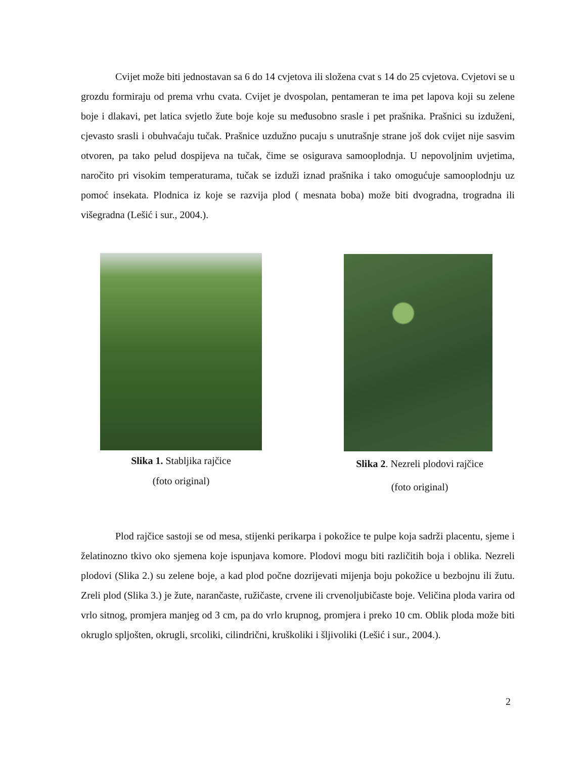Cvijet može biti jednostavan sa 6 do 14 cvjetova ili složena cvat s 14 do 25 cvjetova. Cvjetovi se u grozdu formiraju od prema vrhu cvata. Cvijet je dvospolan, pentameran te ima pet lapova koji su zelene boje i dlakavi, pet latica svjetlo žute boje koje su međusobno srasle i pet prašnika. Prašnici su izduženi, cjevasto srasli i obuhvaćaju tučak. Prašnice uzdužno pucaju s unutrašnje strane još dok cvijet nije sasvim otvoren, pa tako pelud dospijeva na tučak, čime se osigurava samooplodnja. U nepovoljnim uvjetima, naročito pri visokim temperaturama, tučak se izduži iznad prašnika i tako omogućuje samooplodnju uz pomoć insekata. Plodnica iz koje se razvija plod ( mesnata boba) može biti dvogradna, trogradna ili višegradna (Lešić i sur., 2004.).
Slika 1. Stabljika rajčice
(foto original)
Slika 2. Nezreli plodovi rajčice
(foto original)
Plod rajčice sastoji se od mesa, stijenki perikarpa i pokožice te pulpe koja sadrži placentu, sjeme i želatinozno tkivo oko sjemena koje ispunjava komore. Plodovi mogu biti različitih boja i oblika. Nezreli plodovi (Slika 2.) su zelene boje, a kad plod počne dozrijevati mijenja boju pokožice u bezbojnu ili žutu. Zreli plod (Slika 3.) je žute, narančaste, ružičaste, crvene ili crvenoljubičaste boje. Veličina ploda varira od vrlo sitnog, promjera manjeg od 3 cm, pa do vrlo krupnog, promjera i preko 10 cm. Oblik ploda može biti okruglo spljošten, okrugli, srcoliki, cilindrični, kruškoliki i šljivoliki (Lešić i sur., 2004.).
2